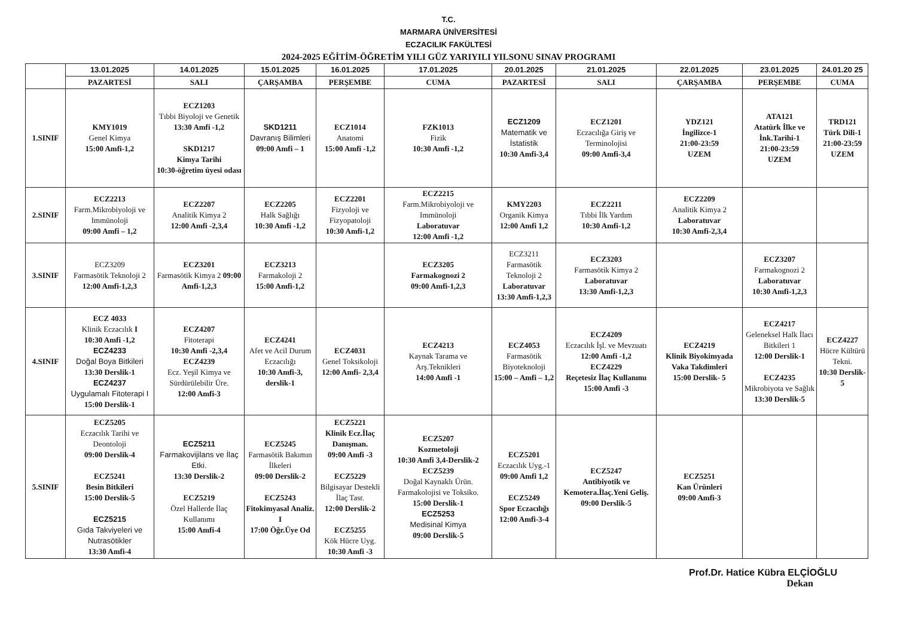T.C.
MARMARA ÜNİVERSİTESİ
ECZACILIK FAKÜLTESİ
2024-2025 EĞİTİM-ÖĞRETİM YILI GÜZ YARIYILI YILSONU SINAV PROGRAMI
| | 13.01.2025 | 14.01.2025 | 15.01.2025 | 16.01.2025 | 17.01.2025 | 20.01.2025 | 21.01.2025 | 22.01.2025 | 23.01.2025 | 24.01.20 25 |
| --- | --- | --- | --- | --- | --- | --- | --- | --- | --- | --- |
| | PAZARTESİ | SALI | ÇARŞAMBA | PERŞEMBE | CUMA | PAZARTESİ | SALI | ÇARŞAMBA | PERŞEMBE | CUMA |
| 1.SINIF | KMY1019 Genel Kimya 15:00 Amfi-1,2 | ECZ1203 Tıbbi Biyoloji ve Genetik 13:30 Amfi -1,2 SKD1217 Kimya Tarihi 10:30-öğretim üyesi odası | SKD1211 Davranış Bilimleri 09:00 Amfi – 1 | ECZ1014 Anatomi 15:00 Amfi -1,2 | FZK1013 Fizik 10:30 Amfi -1,2 | ECZ1209 Matematik ve İstatistik 10:30 Amfi-3,4 | ECZ1201 Eczacılığa Giriş ve Terminolojisi 09:00 Amfi-3,4 | YDZ121 İngilizce-1 21:00-23:59 UZEM | ATA121 Atatürk İlke ve İnk.Tarihi-1 21:00-23:59 UZEM | TRD121 Türk Dili-1 21:00-23:59 UZEM |
| 2.SINIF | ECZ2213 Farm.Mikrobiyoloji ve Immünoloji 09:00 Amfi – 1,2 | ECZ2207 Analitik Kimya 2 12:00 Amfi -2,3,4 | ECZ2205 Halk Sağlığı 10:30 Amfi -1,2 | ECZ2201 Fizyoloji ve Fizyopatoloji 10:30 Amfi-1,2 | ECZ2215 Farm.Mikrobiyoloji ve Immünoloji Laboratuvar 12:00 Amfi -1,2 | KMY2203 Organik Kimya 12:00 Amfi 1,2 | ECZ2211 Tıbbi İlk Yardım 10:30 Amfi-1,2 | ECZ2209 Analitik Kimya 2 Laboratuvar 10:30 Amfi-2,3,4 | | |
| 3.SINIF | ECZ3209 Farmasötik Teknoloji 2 12:00 Amfi-1,2,3 | ECZ3201 Farmasötik Kimya 2 09:00 Amfi-1,2,3 | ECZ3213 Farmakoloji 2 15:00 Amfi-1,2 | | ECZ3205 Farmakognozi 2 09:00 Amfi-1,2,3 | ECZ3211 Farmasötik Teknoloji 2 Laboratuvar 13:30 Amfi-1,2,3 | ECZ3203 Farmasötik Kimya 2 Laboratuvar 13:30 Amfi-1,2,3 | | ECZ3207 Farmakognozi 2 Laboratuvar 10:30 Amfi-1,2,3 | |
| 4.SINIF | ECZ 4033 Klinik Eczacılık I 10:30 Amfi -1,2 ECZ4233 Doğal Boya Bitkileri 13:30 Derslik-1 ECZ4237 Uygulamalı Fitoterapi I 15:00 Derslik-1 | ECZ4207 Fitoterapi 10:30 Amfi -2,3,4 ECZ4239 Ecz. Yeşil Kimya ve Sürdürülebilir Üre. 12:00 Amfi-3 | ECZ4241 Afet ve Acil Durum Eczacılığı 10:30 Amfi-3, derslik-1 | ECZ4031 Genel Toksikoloji 12:00 Amfi- 2,3,4 | ECZ4213 Kaynak Tarama ve Arş.Teknikleri 14:00 Amfi -1 | ECZ4053 Farmasötik Biyoteknoloji 15:00 – Amfi – 1,2 | ECZ4209 Eczacılık İşl. ve Mevzuatı 12:00 Amfi -1,2 ECZ4229 Reçetesiz İlaç Kullanımı 15:00 Amfi -3 | ECZ4219 Klinik Biyokimyada Vaka Takdimleri 15:00 Derslik- 5 | ECZ4217 Geleneksel Halk İlacı Bitkileri 1 12:00 Derslik-1 ECZ4235 Mikrobiyota ve Sağlık 13:30 Derslik-5 | ECZ4227 Hücre Kültürü Tekni. 10:30 Derslik-5 |
| 5.SINIF | ECZ5205 Eczacılık Tarihi ve Deontoloji 09:00 Derslik-4 ECZ5241 Besin Bitkileri 15:00 Derslik-5 ECZ5215 Gıda Takviyeleri ve Nutrasötikler 13:30 Amfi-4 | ECZ5211 Farmakovijilans ve İlaç Etki. 13:30 Derslik-2 ECZ5219 Özel Hallerde İlaç Kullanımı 15:00 Amfi-4 | ECZ5245 Farmasötik Bakımın İlkeleri 09:00 Derslik-2 ECZ5243 Fitokimyasal Analiz. I 17:00 Öğr.Üye Od | ECZ5221 Klinik Ecz.İlaç Danışman. 09:00 Amfi -3 ECZ5229 Bilgisayar Destekli İlaç Tasr. 12:00 Derslik-2 ECZ5255 Kök Hücre Uyg. 10:30 Amfi -3 | ECZ5207 Kozmetoloji 10:30 Amfi 3,4-Derslik-2 ECZ5239 Doğal Kaynaklı Ürün. Farmakolojisi ve Toksiko. 15:00 Derslik-1 ECZ5253 Medisinal Kimya 09:00 Derslik-5 | ECZ5201 Eczacılık Uyg.-1 09:00 Amfi 1,2 ECZ5249 Spor Eczacılığı 12:00 Amfi-3-4 | ECZ5247 Antibiyotik ve Kemotera.İlaç.Yeni Geliş. 09:00 Derslik-5 | ECZ5251 Kan Ürünleri 09:00 Amfi-3 | | |
Prof.Dr. Hatice Kübra ELÇİOĞLU
Dekan